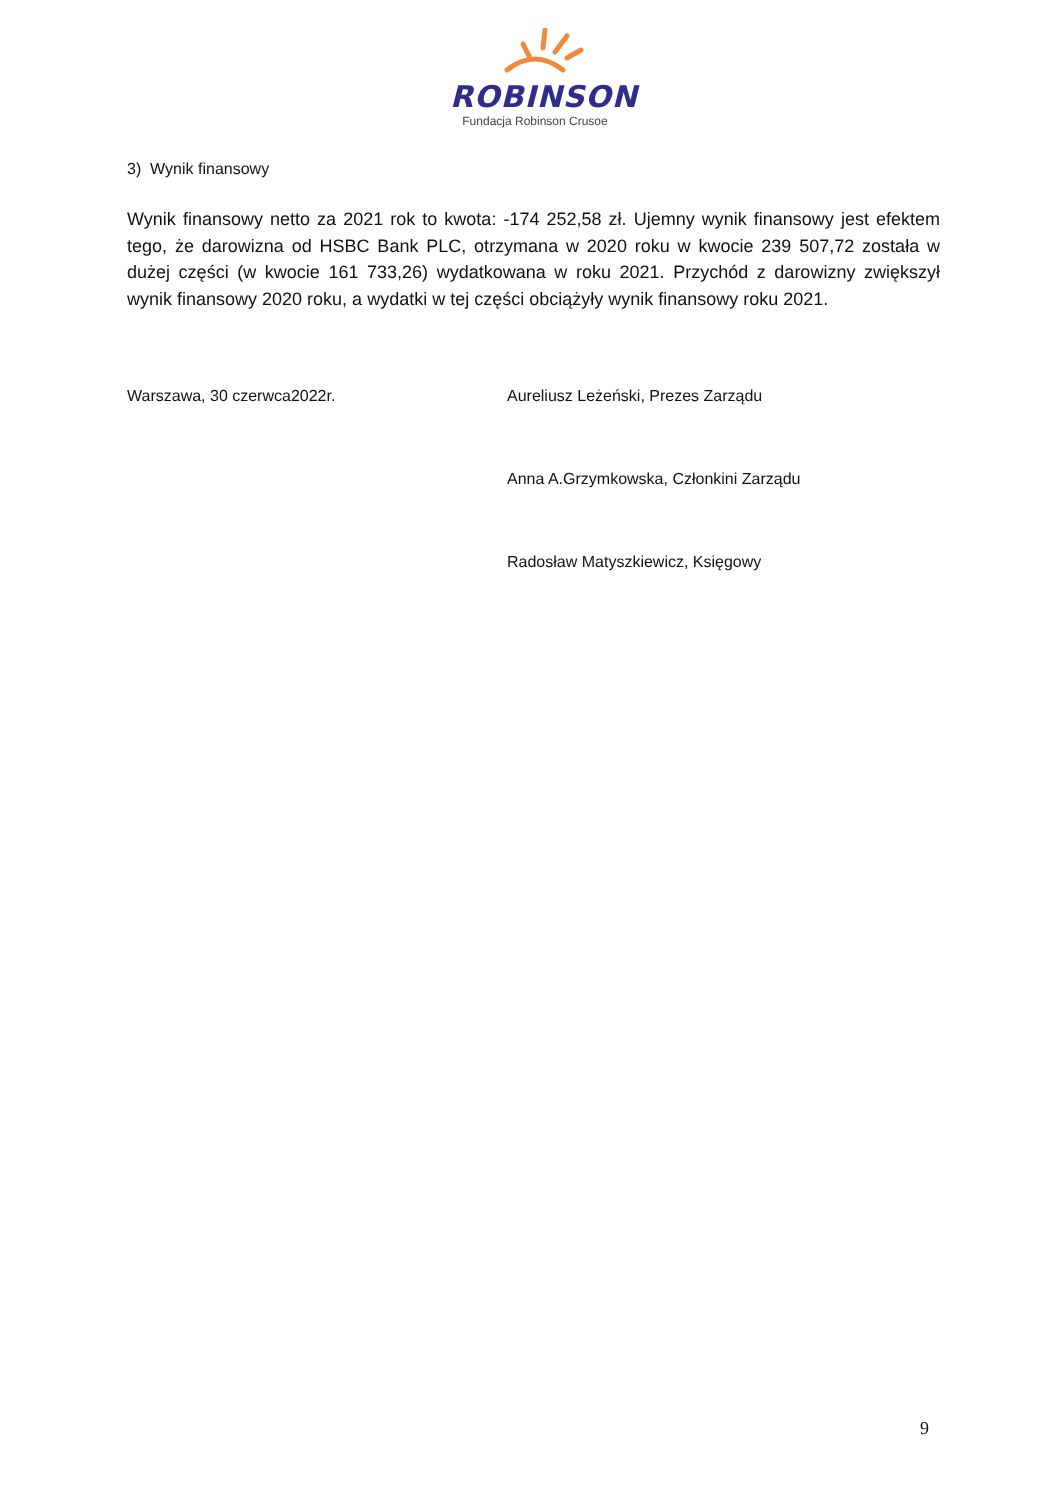ROBINSON
Fundacja Robinson Crusoe
3) Wynik finansowy
Wynik finansowy netto za 2021 rok to kwota: -174 252,58 zł. Ujemny wynik finansowy jest efektem tego, że darowizna od HSBC Bank PLC, otrzymana w 2020 roku w kwocie 239 507,72 została w dużej części (w kwocie 161 733,26) wydatkowana w roku 2021. Przychód z darowizny zwiększył wynik finansowy 2020 roku, a wydatki w tej części obciążyły wynik finansowy roku 2021.
Warszawa, 30 czerwca2022r. Aureliusz Leżeński, Prezes Zarządu
Anna A.Grzymkowska, Członkini Zarządu
Radosław Matyszkiewicz, Księgowy
9